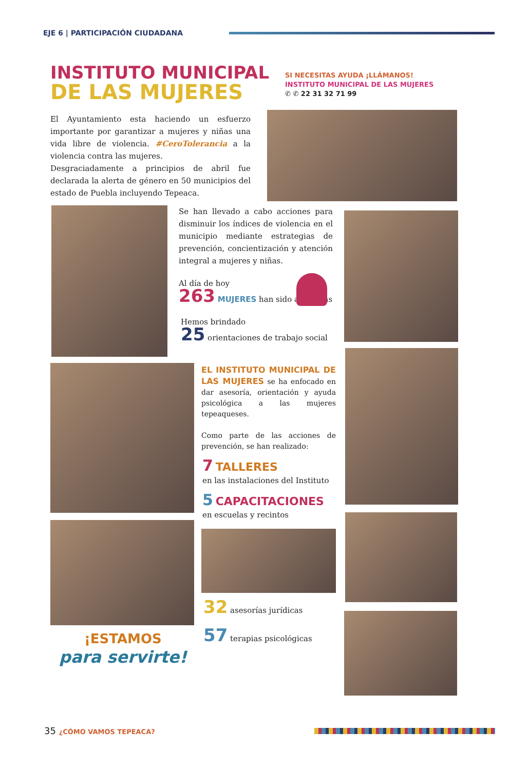EJE 6 | PARTICIPACIÓN CIUDADANA
INSTITUTO MUNICIPAL
DE LAS MUJERES
SI NECESITAS AYUDA ¡LLÁMANOS!
INSTITUTO MUNICIPAL DE LAS MUJERES
✆ ✆ 22 31 32 71 99
El Ayuntamiento esta haciendo un esfuerzo importante por garantizar a mujeres y niñas una vida libre de violencia. #CeroTolerancia a la violencia contra las mujeres.
Desgraciadamente a principios de abril fue declarada la alerta de género en 50 municipios del estado de Puebla incluyendo Tepeaca.
Se han llevado a cabo acciones para disminuir los índices de violencia en el municipio mediante estrategias de prevención, concientización y atención integral a mujeres y niñas.
Al día de hoy
263 MUJERES han sido atendidas
Hemos brindado
25 orientaciones de trabajo social
EL INSTITUTO MUNICIPAL DE LAS MUJERES se ha enfocado en dar asesoría, orientación y ayuda psicológica a las mujeres tepeaqueses.
Como parte de las acciones de prevención, se han realizado:
7 TALLERES
en las instalaciones del Instituto
5 CAPACITACIONES
en escuelas y recintos
32 asesorías jurídicas
57 terapias psicológicas
¡ESTAMOS
para servirte!
35 ¿CÓMO VAMOS TEPEACA?